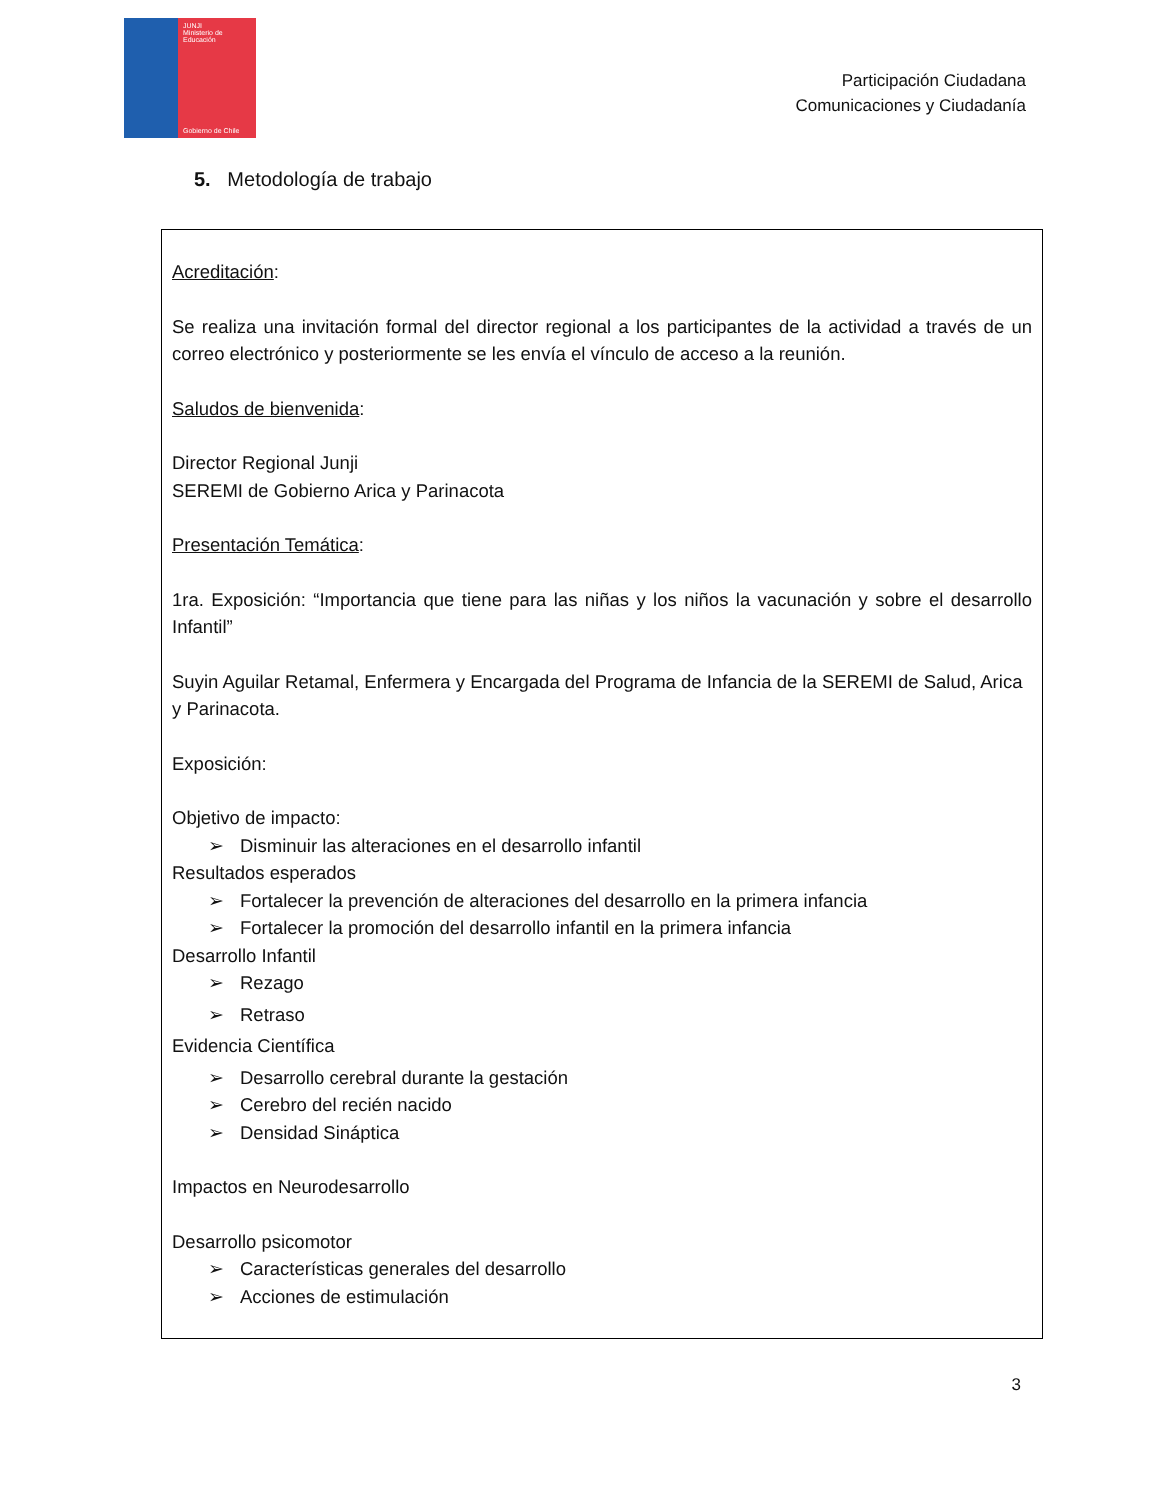JUNJI
Ministerio de Educación
Gobierno de Chile
Participación Ciudadana
Comunicaciones y Ciudadanía
5. Metodología de trabajo
Acreditación:
Se realiza una invitación formal del director regional a los participantes de la actividad a través de un correo electrónico y posteriormente se les envía el vínculo de acceso a la reunión.
Saludos de bienvenida:
Director Regional Junji
SEREMI de Gobierno Arica y Parinacota
Presentación Temática:
1ra. Exposición: “Importancia que tiene para las niñas y los niños la vacunación y sobre el desarrollo Infantil”
Suyin Aguilar Retamal, Enfermera y Encargada del Programa de Infancia de la SEREMI de Salud, Arica y Parinacota.
Exposición:
Objetivo de impacto:
➢ Disminuir las alteraciones en el desarrollo infantil
Resultados esperados
➢ Fortalecer la prevención de alteraciones del desarrollo en la primera infancia
➢ Fortalecer la promoción del desarrollo infantil en la primera infancia
Desarrollo Infantil
➢ Rezago
➢ Retraso
Evidencia Científica
➢ Desarrollo cerebral durante la gestación
➢ Cerebro del recién nacido
➢ Densidad Sináptica
Impactos en Neurodesarrollo
Desarrollo psicomotor
➢ Características generales del desarrollo
➢ Acciones de estimulación
3